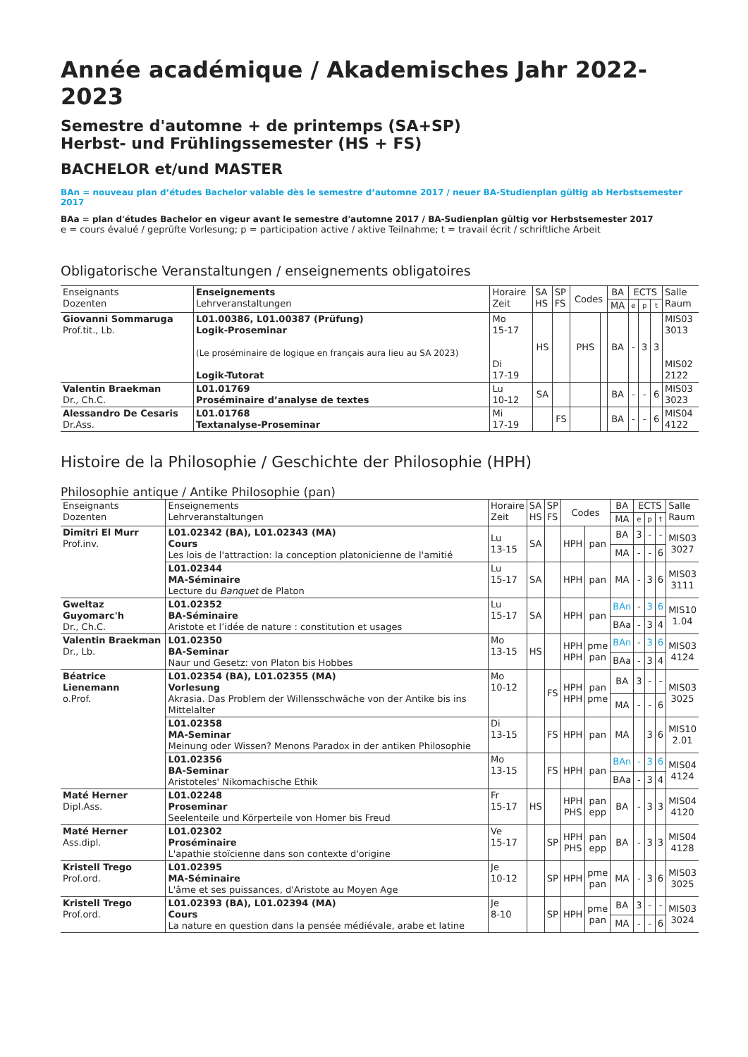Année académique / Akademisches Jahr 2022-2023
Semestre d'automne + de printemps (SA+SP)
Herbst- und Frühlingssemester (HS + FS)
BACHELOR et/und MASTER
BAn = nouveau plan d’études Bachelor valable dès le semestre d’automne 2017 / neuer BA-Studienplan gültig ab Herbstsemester 2017
BAa = plan d'études Bachelor en vigeur avant le semestre d'automne 2017 / BA-Sudienplan gültig vor Herbstsemester 2017
e = cours évalué / geprüfte Vorlesung; p = participation active / aktive Teilnahme; t = travail écrit / schriftliche Arbeit
Obligatorische Veranstaltungen / enseignements obligatoires
| Enseignants Dozenten | Enseignements Lehrveranstaltungen | Horaire Zeit | SA HS | SP FS | Codes | | BA | ECTS | | | Salle Raum |
| --- | --- | --- | --- | --- | --- | --- | --- | --- | --- | --- | --- |
| | | | | | | | MA | e | p | t | |
| Giovanni Sommaruga Prof.tit., Lb. | L01.00386, L01.00387 (Prüfung) Logik-Proseminar (Le proséminaire de logique en français aura lieu au SA 2023) Logik-Tutorat | Mo 15-17 Di 17-19 | HS | | PHS | | BA | - | 3 | 3 | MIS03 3013 MIS02 2122 |
| Valentin Braekman Dr., Ch.C. | L01.01769 Proséminaire d’analyse de textes | Lu 10-12 | SA | | | | BA | - | - | 6 | MIS03 3023 |
| Alessandro De Cesaris Dr.Ass. | L01.01768 Textanalyse-Proseminar | Mi 17-19 | | FS | | | BA | - | - | 6 | MIS04 4122 |
Histoire de la Philosophie / Geschichte der Philosophie (HPH)
Philosophie antique / Antike Philosophie (pan)
| Enseignants Dozenten | Enseignements Lehrveranstaltungen | Horaire Zeit | SA HS | SP FS | Codes | | BA | ECTS | | | Salle Raum |
| --- | --- | --- | --- | --- | --- | --- | --- | --- | --- | --- | --- |
| | | | | | | | MA | e | p | t | |
| Dimitri El Murr Prof.inv. | L01.02342 (BA), L01.02343 (MA) Cours Les lois de l'attraction: la conception platonicienne de l'amitié | Lu 13-15 | SA | | HPH | pan | BA | 3 | - | - | MIS03 3027 |
| | | | | | | | MA | - | - | 6 | |
| | L01.02344 MA-Séminaire Lecture du Banquet de Platon | Lu 15-17 | SA | | HPH | pan | MA | - | 3 | 6 | MIS03 3111 |
| Gweltaz Guyomarc'h Dr., Ch.C. | L01.02352 BA-Séminaire Aristote et l’idée de nature : constitution et usages | Lu 15-17 | SA | | HPH | pan | BAn | - | 3 | 6 | MIS10 1.04 |
| | | | | | | | BAa | - | 3 | 4 | |
| Valentin Braekman Dr., Lb. | L01.02350 BA-Seminar Naur und Gesetz: von Platon bis Hobbes | Mo 13-15 | HS | | HPH HPH | pme pan | BAn | - | 3 | 6 | MIS03 4124 |
| | | | | | | | BAa | - | 3 | 4 | |
| Béatrice Lienemann o.Prof. | L01.02354 (BA), L01.02355 (MA) Vorlesung Akrasia. Das Problem der Willensschwäche von der Antike bis ins Mittelalter | Mo 10-12 | | FS | HPH HPH | pan pme | BA | 3 | - | - | MIS03 3025 |
| | | | | | | | MA | - | - | 6 | |
| | L01.02358 MA-Seminar Meinung oder Wissen? Menons Paradox in der antiken Philosophie | Di 13-15 | | FS | HPH | pan | MA | | 3 | 6 | MIS10 2.01 |
| | L01.02356 BA-Seminar Aristoteles' Nikomachische Ethik | Mo 13-15 | | FS | HPH | pan | BAn | - | 3 | 6 | MIS04 4124 |
| | | | | | | | BAa | - | 3 | 4 | |
| Maté Herner Dipl.Ass. | L01.02248 Proseminar Seelenteile und Körperteile von Homer bis Freud | Fr 15-17 | HS | | HPH PHS | pan epp | BA | - | 3 | 3 | MIS04 4120 |
| Maté Herner Ass.dipl. | L01.02302 Proséminaire L'apathie stoïcienne dans son contexte d'origine | Ve 15-17 | | SP | HPH PHS | pan epp | BA | - | 3 | 3 | MIS04 4128 |
| Kristell Trego Prof.ord. | L01.02395 MA-Séminaire L'âme et ses puissances, d'Aristote au Moyen Age | Je 10-12 | | SP | HPH | pme pan | MA | - | 3 | 6 | MIS03 3025 |
| Kristell Trego Prof.ord. | L01.02393 (BA), L01.02394 (MA) Cours La nature en question dans la pensée médiévale, arabe et latine | Je 8-10 | | SP | HPH | pme pan | BA | 3 | - | - | MIS03 3024 |
| | | | | | | | MA | - | - | 6 | |